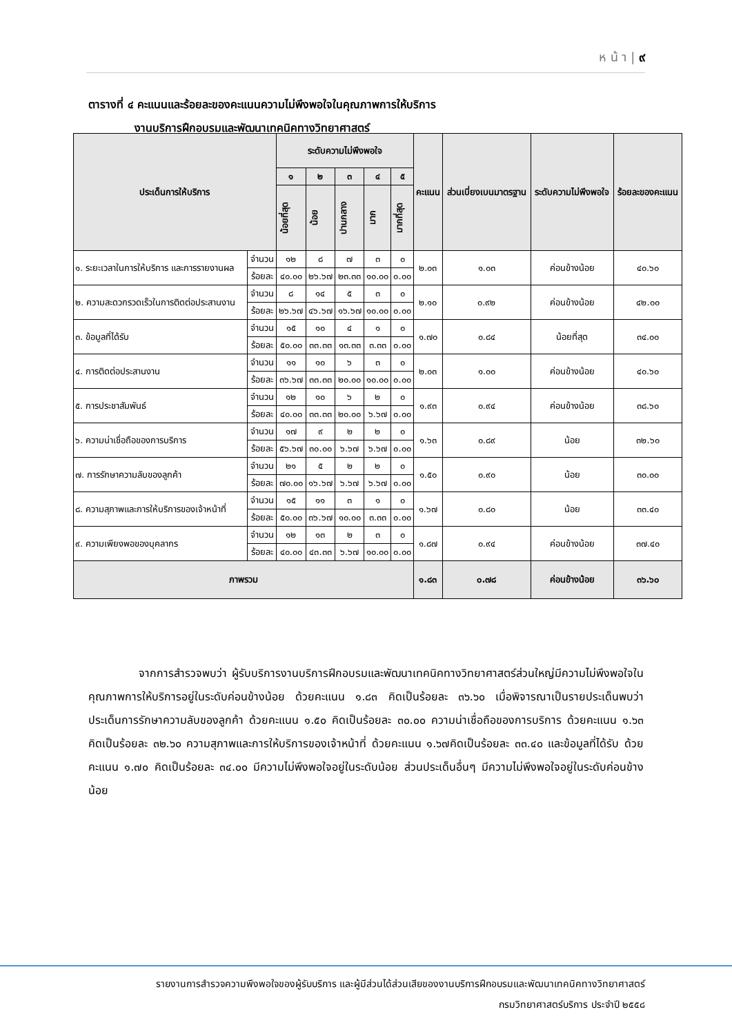ห น้ า | ๙
ตารางที่ ๔ คะแนนและร้อยละของคะแนนความไม่พึงพอใจในคุณภาพการให้บริการ
งานบริการฝึกอบรมและพัฒนาเทคนิคทางวิทยาศาสตร์
| ประเด็นการให้บริการ | | ระดับความไม่พึงพอใจ | | | | | คะแนน | ส่วนเบี่ยงเบนมาตรฐาน | ระดับความไม่พึงพอใจ | ร้อยละของคะแนน |
| --- | --- | --- | --- | --- | --- | --- | --- | --- | --- | --- |
| | | ๑ | ๒ | ๓ | ๔ | ๕ | | | | |
| | | น้อยที่สุด | น้อย | ปานกลาง | มาก | มากที่สุด | | | | |
| ๑. ระยะเวลาในการให้บริการ และการรายงานผล | จำนวน | ๑๒ | ๘ | ๗ | ๓ | ๐ | ๒.๐๓ | ๑.๐๓ | ค่อนข้างน้อย | ๔๐.๖๐ |
| | ร้อยละ | ๔๐.๐๐ | ๒๖.๖๗ | ๒๓.๓๓ | ๑๐.๐๐ | ๐.๐๐ | | | | |
| ๒. ความสะดวกรวดเร็วในการติดต่อประสานงาน | จำนวน | ๘ | ๑๔ | ๕ | ๓ | ๐ | ๒.๑๐ | ๐.๙๒ | ค่อนข้างน้อย | ๔๒.๐๐ |
| | ร้อยละ | ๒๖.๖๗ | ๔๖.๖๗ | ๑๖.๖๗ | ๑๐.๐๐ | ๐.๐๐ | | | | |
| ๓. ข้อมูลที่ได้รับ | จำนวน | ๑๕ | ๑๐ | ๔ | ๑ | ๐ | ๑.๗๐ | ๐.๘๔ | น้อยที่สุด | ๓๔.๐๐ |
| | ร้อยละ | ๕๐.๐๐ | ๓๓.๓๓ | ๑๓.๓๓ | ๓.๓๓ | ๐.๐๐ | | | | |
| ๔. การติดต่อประสานงาน | จำนวน | ๑๑ | ๑๐ | ๖ | ๓ | ๐ | ๒.๐๓ | ๑.๐๐ | ค่อนข้างน้อย | ๔๐.๖๐ |
| | ร้อยละ | ๓๖.๖๗ | ๓๓.๓๓ | ๒๐.๐๐ | ๑๐.๐๐ | ๐.๐๐ | | | | |
| ๕. การประชาสัมพันธ์ | จำนวน | ๑๒ | ๑๐ | ๖ | ๒ | ๐ | ๑.๙๓ | ๐.๙๔ | ค่อนข้างน้อย | ๓๘.๖๐ |
| | ร้อยละ | ๔๐.๐๐ | ๓๓.๓๓ | ๒๐.๐๐ | ๖.๖๗ | ๐.๐๐ | | | | |
| ๖. ความน่าเชื่อถือของการบริการ | จำนวน | ๑๗ | ๙ | ๒ | ๒ | ๐ | ๑.๖๓ | ๐.๘๙ | น้อย | ๓๒.๖๐ |
| | ร้อยละ | ๕๖.๖๗ | ๓๐.๐๐ | ๖.๖๗ | ๖.๖๗ | ๐.๐๐ | | | | |
| ๗. การรักษาความลับของลูกค้า | จำนวน | ๒๑ | ๕ | ๒ | ๒ | ๐ | ๑.๕๐ | ๐.๙๐ | น้อย | ๓๐.๐๐ |
| | ร้อยละ | ๗๐.๐๐ | ๑๖.๖๗ | ๖.๖๗ | ๖.๖๗ | ๐.๐๐ | | | | |
| ๘. ความสุภาพและการให้บริการของเจ้าหน้าที่ | จำนวน | ๑๕ | ๑๑ | ๓ | ๑ | ๐ | ๑.๖๗ | ๐.๘๐ | น้อย | ๓๓.๔๐ |
| | ร้อยละ | ๕๐.๐๐ | ๓๖.๖๗ | ๑๐.๐๐ | ๓.๓๓ | ๐.๐๐ | | | | |
| ๙. ความเพียงพอของบุคลากร | จำนวน | ๑๒ | ๑๓ | ๒ | ๓ | ๐ | ๑.๘๗ | ๐.๙๔ | ค่อนข้างน้อย | ๓๗.๔๐ |
| | ร้อยละ | ๔๐.๐๐ | ๔๓.๓๓ | ๖.๖๗ | ๑๐.๐๐ | ๐.๐๐ | | | | |
| ภาพรวม | | | | | | | ๑.๘๓ | ๐.๗๘ | ค่อนข้างน้อย | ๓๖.๖๐ |
จากการสำรวจพบว่า ผู้รับบริการงานบริการฝึกอบรมและพัฒนาเทคนิคทางวิทยาศาสตร์ส่วนใหญ่มีความไม่พึงพอใจในคุณภาพการให้บริการอยู่ในระดับค่อนข้างน้อย ด้วยคะแนน ๑.๘๓ คิดเป็นร้อยละ ๓๖.๖๐ เมื่อพิจารณาเป็นรายประเด็นพบว่า ประเด็นการรักษาความลับของลูกค้า ด้วยคะแนน ๑.๕๐ คิดเป็นร้อยละ ๓๐.๐๐ ความน่าเชื่อถือของการบริการ ด้วยคะแนน ๑.๖๓ คิดเป็นร้อยละ ๓๒.๖๐ ความสุภาพและการให้บริการของเจ้าหน้าที่ ด้วยคะแนน ๑.๖๗คิดเป็นร้อยละ ๓๓.๔๐ และข้อมูลที่ได้รับ ด้วยคะแนน ๑.๗๐ คิดเป็นร้อยละ ๓๔.๐๐ มีความไม่พึงพอใจอยู่ในระดับน้อย ส่วนประเด็นอื่นๆ มีความไม่พึงพอใจอยู่ในระดับค่อนข้างน้อย
รายงานการสำรวจความพึงพอใจของผู้รับบริการ และผู้มีส่วนได้ส่วนเสียของงานบริการฝึกอบรมและพัฒนาเทคนิคทางวิทยาศาสตร์
กรมวิทยาศาสตร์บริการ ประจำปี ๒๕๕๘